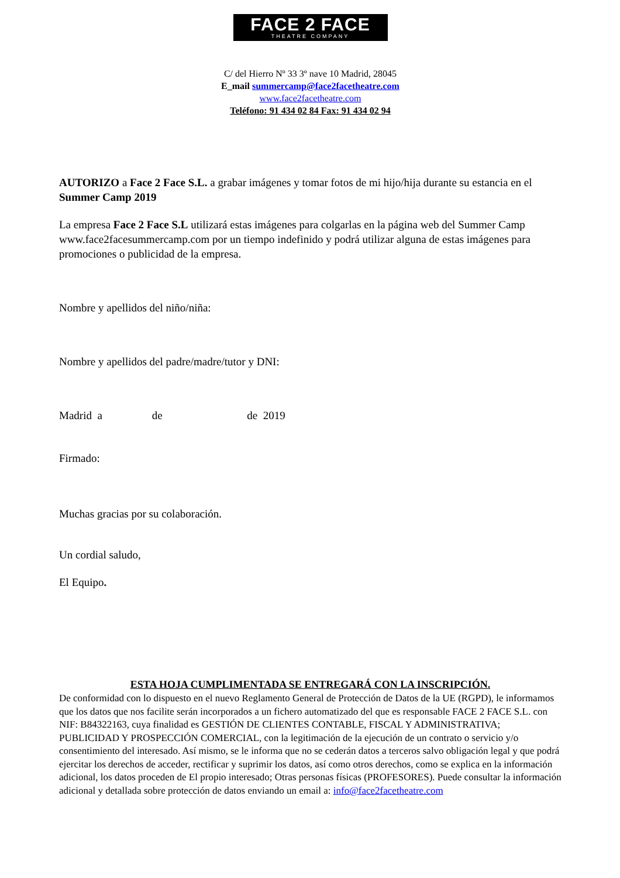FACE 2 FACE
THEATRE COMPANY
C/ del Hierro Nº 33 3º nave 10 Madrid, 28045
E_mail summercamp@face2facetheatre.com
www.face2facetheatre.com
Teléfono: 91 434 02 84 Fax: 91 434 02 94
AUTORIZO a Face 2 Face S.L. a grabar imágenes y tomar fotos de mi hijo/hija durante su estancia en el Summer Camp 2019
La empresa Face 2 Face S.L utilizará estas imágenes para colgarlas en la página web del Summer Camp www.face2facesummercamp.com por un tiempo indefinido y podrá utilizar alguna de estas imágenes para promociones o publicidad de la empresa.
Nombre y apellidos del niño/niña:
Nombre y apellidos del padre/madre/tutor y DNI:
Madrid a de de 2019
Firmado:
Muchas gracias por su colaboración.
Un cordial saludo,
El Equipo.
ESTA HOJA CUMPLIMENTADA SE ENTREGARÁ CON LA INSCRIPCIÓN.
De conformidad con lo dispuesto en el nuevo Reglamento General de Protección de Datos de la UE (RGPD), le informamos que los datos que nos facilite serán incorporados a un fichero automatizado del que es responsable FACE 2 FACE S.L. con NIF: B84322163, cuya finalidad es GESTIÓN DE CLIENTES CONTABLE, FISCAL Y ADMINISTRATIVA; PUBLICIDAD Y PROSPECCIÓN COMERCIAL, con la legitimación de la ejecución de un contrato o servicio y/o consentimiento del interesado. Así mismo, se le informa que no se cederán datos a terceros salvo obligación legal y que podrá ejercitar los derechos de acceder, rectificar y suprimir los datos, así como otros derechos, como se explica en la información adicional, los datos proceden de El propio interesado; Otras personas físicas (PROFESORES). Puede consultar la información adicional y detallada sobre protección de datos enviando un email a: info@face2facetheatre.com